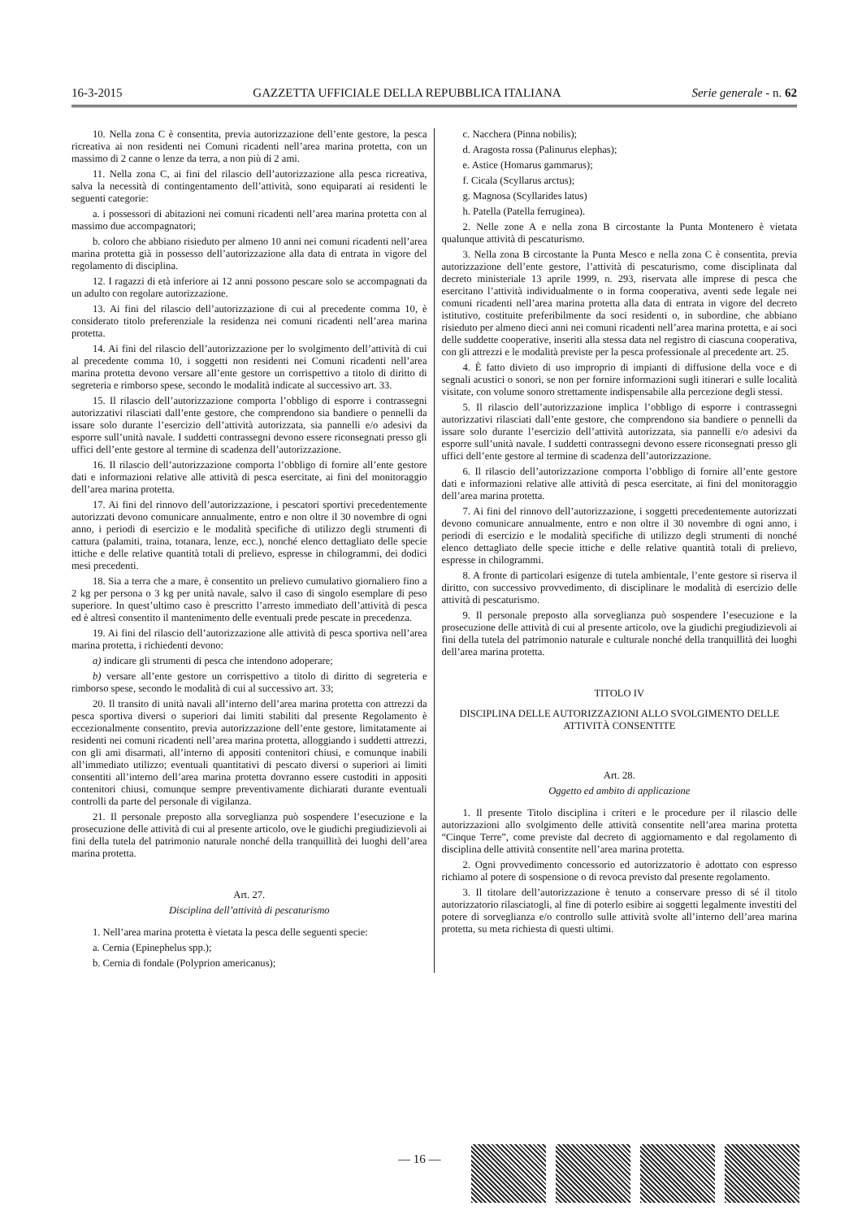16-3-2015 GAZZETTA UFFICIALE DELLA REPUBBLICA ITALIANA Serie generale - n. 62
10. Nella zona C è consentita, previa autorizzazione dell’ente gestore, la pesca ricreativa ai non residenti nei Comuni ricadenti nell’area marina protetta, con un massimo di 2 canne o lenze da terra, a non più di 2 ami.
11. Nella zona C, ai fini del rilascio dell’autorizzazione alla pesca ricreativa, salva la necessità di contingentamento dell’attività, sono equiparati ai residenti le seguenti categorie:
a. i possessori di abitazioni nei comuni ricadenti nell’area marina protetta con al massimo due accompagnatori;
b. coloro che abbiano risieduto per almeno 10 anni nei comuni ricadenti nell’area marina protetta già in possesso dell’autorizzazione alla data di entrata in vigore del regolamento di disciplina.
12. I ragazzi di età inferiore ai 12 anni possono pescare solo se accompagnati da un adulto con regolare autorizzazione.
13. Ai fini del rilascio dell’autorizzazione di cui al precedente comma 10, è considerato titolo preferenziale la residenza nei comuni ricadenti nell’area marina protetta.
14. Ai fini del rilascio dell’autorizzazione per lo svolgimento dell’attività di cui al precedente comma 10, i soggetti non residenti nei Comuni ricadenti nell’area marina protetta devono versare all’ente gestore un corrispettivo a titolo di diritto di segreteria e rimborso spese, secondo le modalità indicate al successivo art. 33.
15. Il rilascio dell’autorizzazione comporta l’obbligo di esporre i contrassegni autorizzativi rilasciati dall’ente gestore, che comprendono sia bandiere o pennelli da issare solo durante l’esercizio dell’attività autorizzata, sia pannelli e/o adesivi da esporre sull’unità navale. I suddetti contrassegni devono essere riconsegnati presso gli uffici dell’ente gestore al termine di scadenza dell’autorizzazione.
16. Il rilascio dell’autorizzazione comporta l’obbligo di fornire all’ente gestore dati e informazioni relative alle attività di pesca esercitate, ai fini del monitoraggio dell’area marina protetta.
17. Ai fini del rinnovo dell’autorizzazione, i pescatori sportivi precedentemente autorizzati devono comunicare annualmente, entro e non oltre il 30 novembre di ogni anno, i periodi di esercizio e le modalità specifiche di utilizzo degli strumenti di cattura (palamiti, traina, totanara, lenze, ecc.), nonché elenco dettagliato delle specie ittiche e delle relative quantità totali di prelievo, espresse in chilogrammi, dei dodici mesi precedenti.
18. Sia a terra che a mare, è consentito un prelievo cumulativo giornaliero fino a 2 kg per persona o 3 kg per unità navale, salvo il caso di singolo esemplare di peso superiore. In quest’ultimo caso è prescritto l’arresto immediato dell’attività di pesca ed è altresì consentito il mantenimento delle eventuali prede pescate in precedenza.
19. Ai fini del rilascio dell’autorizzazione alle attività di pesca sportiva nell’area marina protetta, i richiedenti devono:
a) indicare gli strumenti di pesca che intendono adoperare;
b) versare all’ente gestore un corrispettivo a titolo di diritto di segreteria e rimborso spese, secondo le modalità di cui al successivo art. 33;
20. Il transito di unità navali all’interno dell’area marina protetta con attrezzi da pesca sportiva diversi o superiori dai limiti stabiliti dal presente Regolamento è eccezionalmente consentito, previa autorizzazione dell’ente gestore, limitatamente ai residenti nei comuni ricadenti nell’area marina protetta, alloggiando i suddetti attrezzi, con gli ami disarmati, all’interno di appositi contenitori chiusi, e comunque inabili all’immediato utilizzo; eventuali quantitativi di pescato diversi o superiori ai limiti consentiti all’interno dell’area marina protetta dovranno essere custoditi in appositi contenitori chiusi, comunque sempre preventivamente dichiarati durante eventuali controlli da parte del personale di vigilanza.
21. Il personale preposto alla sorveglianza può sospendere l’esecuzione e la prosecuzione delle attività di cui al presente articolo, ove le giudichi pregiudizievoli ai fini della tutela del patrimonio naturale nonché della tranquillità dei luoghi dell’area marina protetta.
Art. 27.
Disciplina dell’attività di pescaturismo
1. Nell’area marina protetta è vietata la pesca delle seguenti specie:
a. Cernia (Epinephelus spp.);
b. Cernia di fondale (Polyprion americanus);
c. Nacchera (Pinna nobilis);
d. Aragosta rossa (Palinurus elephas);
e. Astice (Homarus gammarus);
f. Cicala (Scyllarus arctus);
g. Magnosa (Scyllarides latus)
h. Patella (Patella ferruginea).
2. Nelle zone A e nella zona B circostante la Punta Montenero è vietata qualunque attività di pescaturismo.
3. Nella zona B circostante la Punta Mesco e nella zona C è consentita, previa autorizzazione dell’ente gestore, l’attività di pescaturismo, come disciplinata dal decreto ministeriale 13 aprile 1999, n. 293, riservata alle imprese di pesca che esercitano l’attività individualmente o in forma cooperativa, aventi sede legale nei comuni ricadenti nell’area marina protetta alla data di entrata in vigore del decreto istitutivo, costituite preferibilmente da soci residenti o, in subordine, che abbiano risieduto per almeno dieci anni nei comuni ricadenti nell’area marina protetta, e ai soci delle suddette cooperative, inseriti alla stessa data nel registro di ciascuna cooperativa, con gli attrezzi e le modalità previste per la pesca professionale al precedente art. 25.
4. È fatto divieto di uso improprio di impianti di diffusione della voce e di segnali acustici o sonori, se non per fornire informazioni sugli itinerari e sulle località visitate, con volume sonoro strettamente indispensabile alla percezione degli stessi.
5. Il rilascio dell’autorizzazione implica l’obbligo di esporre i contrassegni autorizzativi rilasciati dall’ente gestore, che comprendono sia bandiere o pennelli da issare solo durante l’esercizio dell’attività autorizzata, sia pannelli e/o adesivi da esporre sull’unità navale. I suddetti contrassegni devono essere riconsegnati presso gli uffici dell’ente gestore al termine di scadenza dell’autorizzazione.
6. Il rilascio dell’autorizzazione comporta l’obbligo di fornire all’ente gestore dati e informazioni relative alle attività di pesca esercitate, ai fini del monitoraggio dell’area marina protetta.
7. Ai fini del rinnovo dell’autorizzazione, i soggetti precedentemente autorizzati devono comunicare annualmente, entro e non oltre il 30 novembre di ogni anno, i periodi di esercizio e le modalità specifiche di utilizzo degli strumenti di nonché elenco dettagliato delle specie ittiche e delle relative quantità totali di prelievo, espresse in chilogrammi.
8. A fronte di particolari esigenze di tutela ambientale, l’ente gestore si riserva il diritto, con successivo provvedimento, di disciplinare le modalità di esercizio delle attività di pescaturismo.
9. Il personale preposto alla sorveglianza può sospendere l’esecuzione e la prosecuzione delle attività di cui al presente articolo, ove la giudichi pregiudizievoli ai fini della tutela del patrimonio naturale e culturale nonché della tranquillità dei luoghi dell’area marina protetta.
TITOLO IV
DISCIPLINA DELLE AUTORIZZAZIONI ALLO SVOLGIMENTO DELLE ATTIVITÀ CONSENTITE
Art. 28.
Oggetto ed ambito di applicazione
1. Il presente Titolo disciplina i criteri e le procedure per il rilascio delle autorizzazioni allo svolgimento delle attività consentite nell’area marina protetta “Cinque Terre”, come previste dal decreto di aggiornamento e dal regolamento di disciplina delle attività consentite nell’area marina protetta.
2. Ogni provvedimento concessorio ed autorizzatorio è adottato con espresso richiamo al potere di sospensione o di revoca previsto dal presente regolamento.
3. Il titolare dell’autorizzazione è tenuto a conservare presso di sé il titolo autorizzatorio rilasciatogli, al fine di poterlo esibire ai soggetti legalmente investiti del potere di sorveglianza e/o controllo sulle attività svolte all’interno dell’area marina protetta, su meta richiesta di questi ultimi.
— 16 —